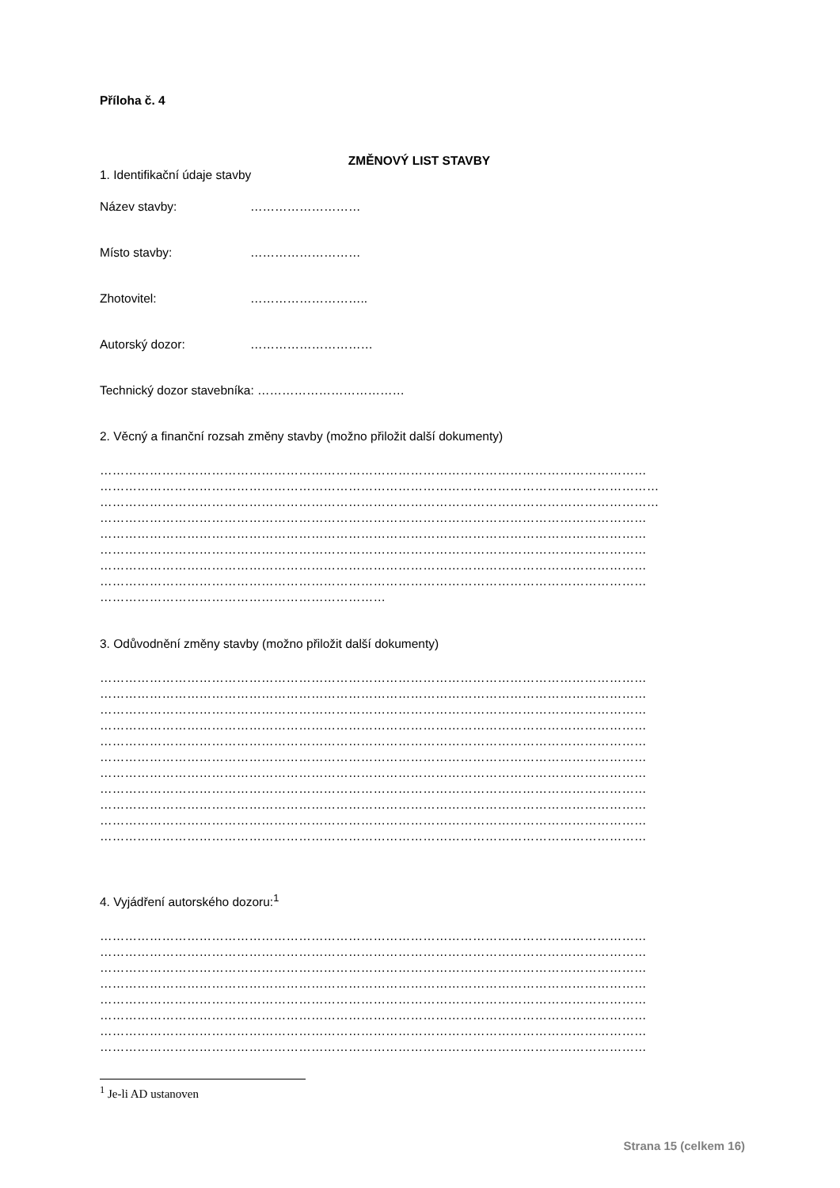Příloha č. 4
ZMĚNOVÝ LIST STAVBY
1. Identifikační údaje stavby
Název stavby: ………………………
Místo stavby: ………………………
Zhotovitel: ………………………..
Autorský dozor: …………………………
Technický dozor stavebníka: ………………………………
2. Věcný a finanční rozsah změny stavby (možno přiložit další dokumenty)
……………………………………………………………………………………………………………………
………………………………………………………………………………………………………………………
………………………………………………………………………………………………………………………
……………………………………………………………………………………………………………………
……………………………………………………………………………………………………………………
……………………………………………………………………………………………………………………
……………………………………………………………………………………………………………………
……………………………………………………………………………………………………………………
……………………………………………………………
3. Odůvodnění změny stavby (možno přiložit další dokumenty)
……………………………………………………………………………………………………………………
……………………………………………………………………………………………………………………
……………………………………………………………………………………………………………………
……………………………………………………………………………………………………………………
……………………………………………………………………………………………………………………
……………………………………………………………………………………………………………………
……………………………………………………………………………………………………………………
……………………………………………………………………………………………………………………
……………………………………………………………………………………………………………………
……………………………………………………………………………………………………………………
……………………………………………………………………………………………………………………
4. Vyjádření autorského dozoru:<sup>1</sup>
……………………………………………………………………………………………………………………
……………………………………………………………………………………………………………………
……………………………………………………………………………………………………………………
……………………………………………………………………………………………………………………
……………………………………………………………………………………………………………………
……………………………………………………………………………………………………………………
……………………………………………………………………………………………………………………
……………………………………………………………………………………………………………………
<sup>1</sup> Je-li AD ustanoven
Strana 15 (celkem 16)